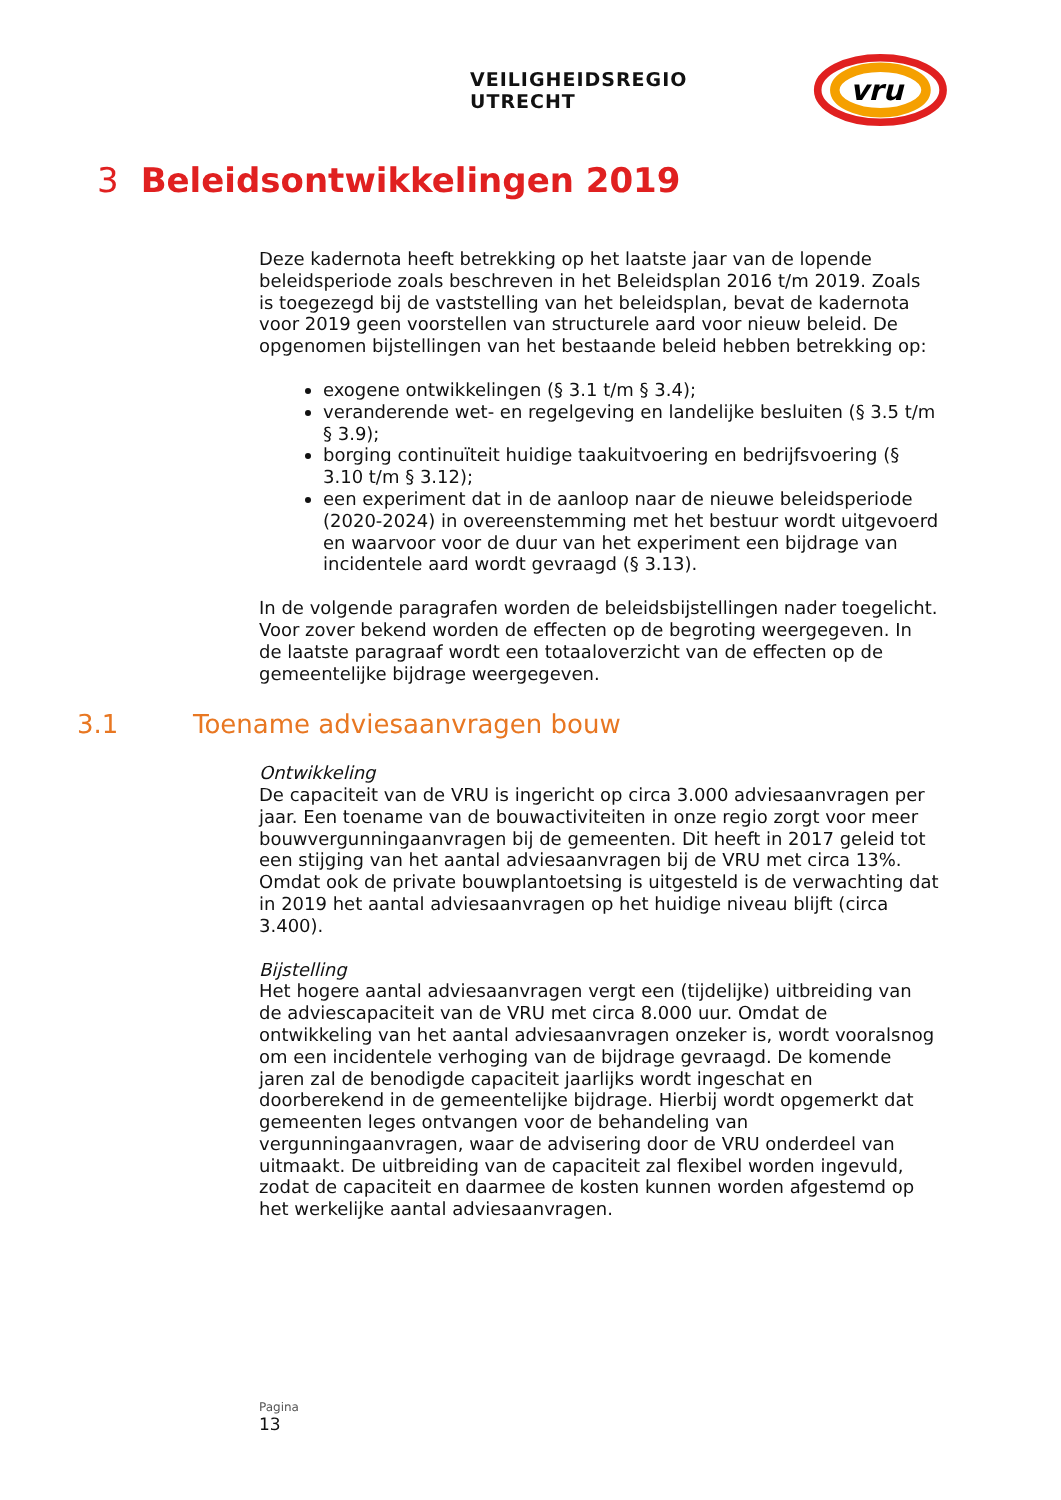VEILIGHEIDSREGIO UTRECHT
vru
3 Beleidsontwikkelingen 2019
Deze kadernota heeft betrekking op het laatste jaar van de lopende beleidsperiode zoals beschreven in het Beleidsplan 2016 t/m 2019. Zoals is toegezegd bij de vaststelling van het beleidsplan, bevat de kadernota voor 2019 geen voorstellen van structurele aard voor nieuw beleid. De opgenomen bijstellingen van het bestaande beleid hebben betrekking op:
exogene ontwikkelingen (§ 3.1 t/m § 3.4);
veranderende wet- en regelgeving en landelijke besluiten (§ 3.5 t/m § 3.9);
borging continuïteit huidige taakuitvoering en bedrijfsvoering (§ 3.10 t/m § 3.12);
een experiment dat in de aanloop naar de nieuwe beleidsperiode (2020-2024) in overeenstemming met het bestuur wordt uitgevoerd en waarvoor voor de duur van het experiment een bijdrage van incidentele aard wordt gevraagd (§ 3.13).
In de volgende paragrafen worden de beleidsbijstellingen nader toegelicht. Voor zover bekend worden de effecten op de begroting weergegeven. In de laatste paragraaf wordt een totaaloverzicht van de effecten op de gemeentelijke bijdrage weergegeven.
3.1 Toename adviesaanvragen bouw
Ontwikkeling
De capaciteit van de VRU is ingericht op circa 3.000 adviesaanvragen per jaar. Een toename van de bouwactiviteiten in onze regio zorgt voor meer bouwvergunningaanvragen bij de gemeenten. Dit heeft in 2017 geleid tot een stijging van het aantal adviesaanvragen bij de VRU met circa 13%. Omdat ook de private bouwplantoetsing is uitgesteld is de verwachting dat in 2019 het aantal adviesaanvragen op het huidige niveau blijft (circa 3.400).
Bijstelling
Het hogere aantal adviesaanvragen vergt een (tijdelijke) uitbreiding van de adviescapaciteit van de VRU met circa 8.000 uur. Omdat de ontwikkeling van het aantal adviesaanvragen onzeker is, wordt vooralsnog om een incidentele verhoging van de bijdrage gevraagd. De komende jaren zal de benodigde capaciteit jaarlijks wordt ingeschat en doorberekend in de gemeentelijke bijdrage. Hierbij wordt opgemerkt dat gemeenten leges ontvangen voor de behandeling van vergunningaanvragen, waar de advisering door de VRU onderdeel van uitmaakt. De uitbreiding van de capaciteit zal flexibel worden ingevuld, zodat de capaciteit en daarmee de kosten kunnen worden afgestemd op het werkelijke aantal adviesaanvragen.
Pagina
13